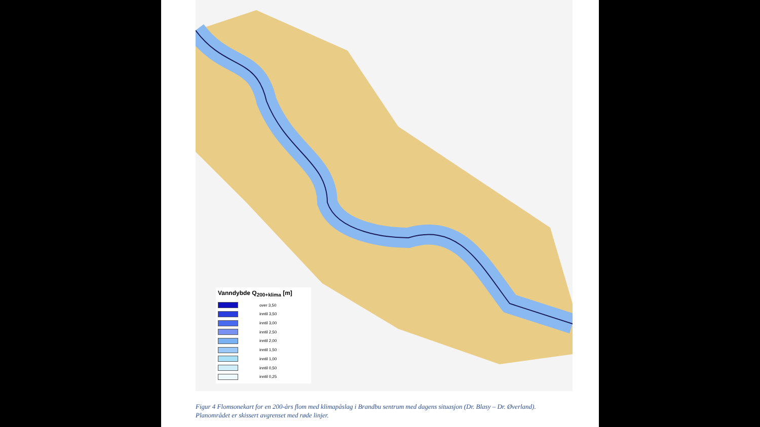Vanndybde Q<sub>200+klima</sub> [m]
over 3,50
inntil 3,50
inntil 3,00
inntil 2,50
inntil 2,00
inntil 1,50
inntil 1,00
inntil 0,50
inntil 0,25
Figur 4 Flomsonekart for en 200-års flom med klimapåslag i Brandbu sentrum med dagens situasjon (Dr. Blasy – Dr. Øverland). Planområdet er skissert avgrenset med røde linjer.